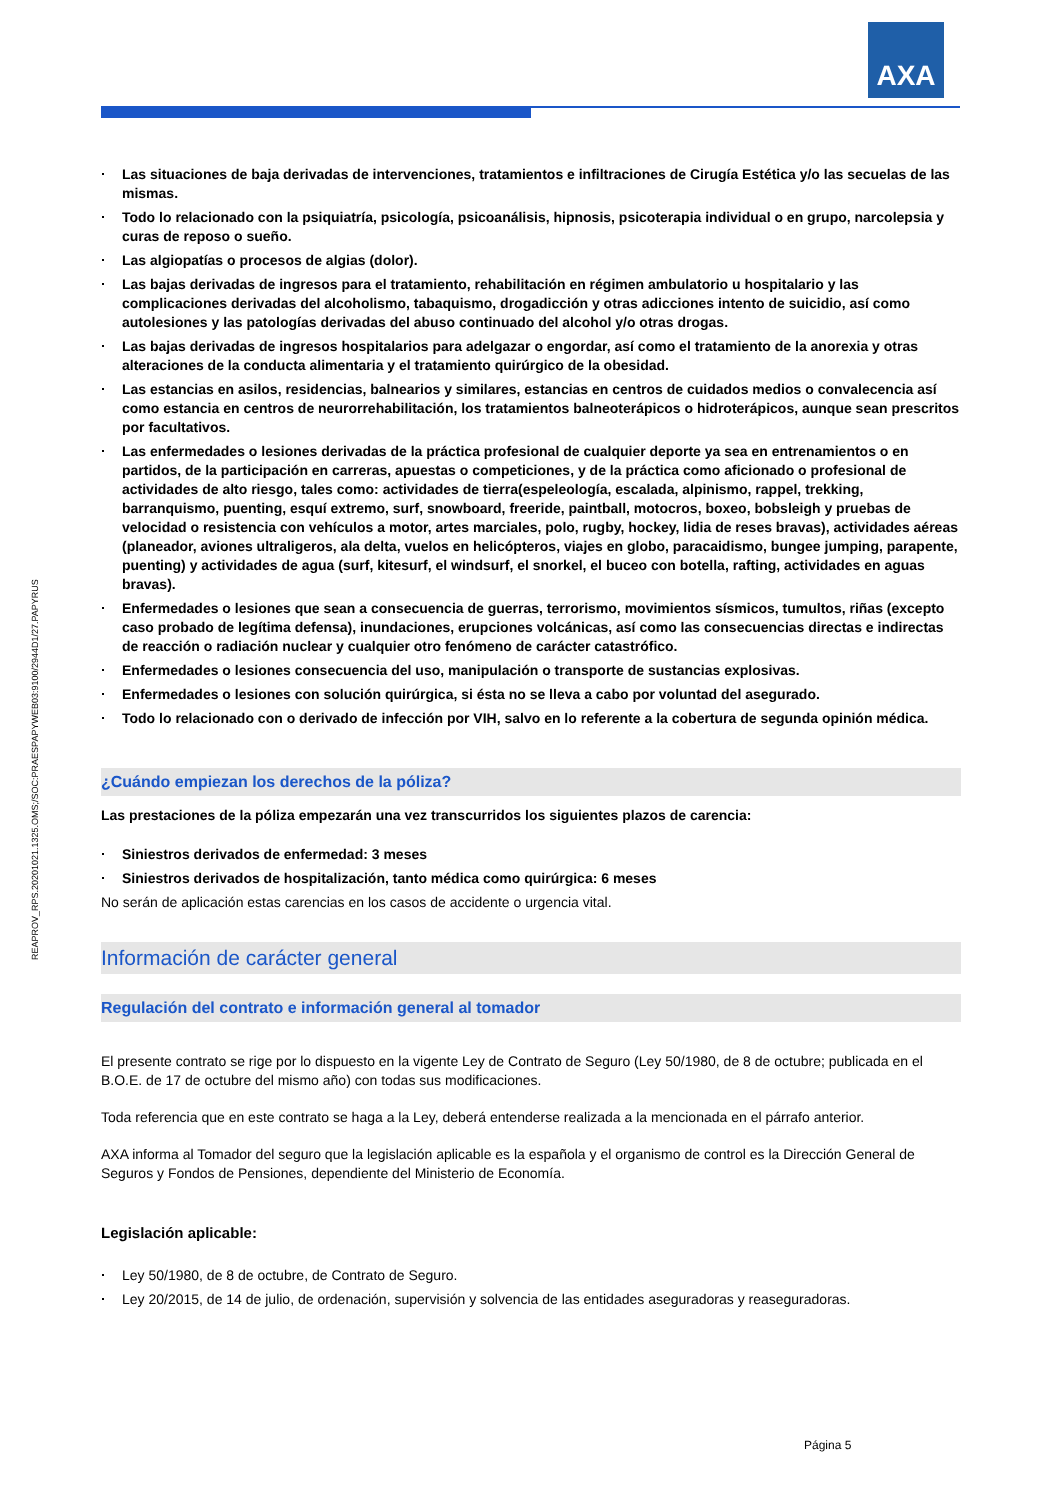AXA
REAPROV_RPS.20201021.1325.OMS;/SOC:PRAESPAPYWEB03:9100/2944D1/27.PAPYRUS
Las situaciones de baja derivadas de intervenciones, tratamientos e infiltraciones de Cirugía Estética y/o las secuelas de las mismas.
Todo lo relacionado con la psiquiatría, psicología, psicoanálisis, hipnosis, psicoterapia individual o en grupo, narcolepsia y curas de reposo o sueño.
Las algiopatías o procesos de algias (dolor).
Las bajas derivadas de ingresos para el tratamiento, rehabilitación en régimen ambulatorio u hospitalario y las complicaciones derivadas del alcoholismo, tabaquismo, drogadicción y otras adicciones intento de suicidio, así como autolesiones y las patologías derivadas del abuso continuado del alcohol y/o otras drogas.
Las bajas derivadas de ingresos hospitalarios para adelgazar o engordar, así como el tratamiento de la anorexia y otras alteraciones de la conducta alimentaria y el tratamiento quirúrgico de la obesidad.
Las estancias en asilos, residencias, balnearios y similares, estancias en centros de cuidados medios o convalecencia así como estancia en centros de neurorrehabilitación, los tratamientos balneoterápicos o hidroterápicos, aunque sean prescritos por facultativos.
Las enfermedades o lesiones derivadas de la práctica profesional de cualquier deporte ya sea en entrenamientos o en partidos, de la participación en carreras, apuestas o competiciones, y de la práctica como aficionado o profesional de actividades de alto riesgo, tales como: actividades de tierra(espeleología, escalada, alpinismo, rappel, trekking, barranquismo, puenting, esquí extremo, surf, snowboard, freeride, paintball, motocros, boxeo, bobsleigh y pruebas de velocidad o resistencia con vehículos a motor, artes marciales, polo, rugby, hockey, lidia de reses bravas), actividades aéreas (planeador, aviones ultraligeros, ala delta, vuelos en helicópteros, viajes en globo, paracaidismo, bungee jumping, parapente, puenting) y actividades de agua (surf, kitesurf, el windsurf, el snorkel, el buceo con botella, rafting, actividades en aguas bravas).
Enfermedades o lesiones que sean a consecuencia de guerras, terrorismo, movimientos sísmicos, tumultos, riñas (excepto caso probado de legítima defensa), inundaciones, erupciones volcánicas, así como las consecuencias directas e indirectas de reacción o radiación nuclear y cualquier otro fenómeno de carácter catastrófico.
Enfermedades o lesiones consecuencia del uso, manipulación o transporte de sustancias explosivas.
Enfermedades o lesiones con solución quirúrgica, si ésta no se lleva a cabo por voluntad del asegurado.
Todo lo relacionado con o derivado de infección por VIH, salvo en lo referente a la cobertura de segunda opinión médica.
¿Cuándo empiezan los derechos de la póliza?
Las prestaciones de la póliza empezarán una vez transcurridos los siguientes plazos de carencia:
Siniestros derivados de enfermedad: 3 meses
Siniestros derivados de hospitalización, tanto médica como quirúrgica: 6 meses
No serán de aplicación estas carencias en los casos de accidente o urgencia vital.
Información de carácter general
Regulación del contrato e información general al tomador
El presente contrato se rige por lo dispuesto en la vigente Ley de Contrato de Seguro (Ley 50/1980, de 8 de octubre; publicada en el B.O.E. de 17 de octubre del mismo año) con todas sus modificaciones.
Toda referencia que en este contrato se haga a la Ley, deberá entenderse realizada a la mencionada en el párrafo anterior.
AXA informa al Tomador del seguro que la legislación aplicable es la española y el organismo de control es la Dirección General de Seguros y Fondos de Pensiones, dependiente del Ministerio de Economía.
Legislación aplicable:
Ley 50/1980, de 8 de octubre, de Contrato de Seguro.
Ley 20/2015, de 14 de julio, de ordenación, supervisión y solvencia de las entidades aseguradoras y reaseguradoras.
Página 5